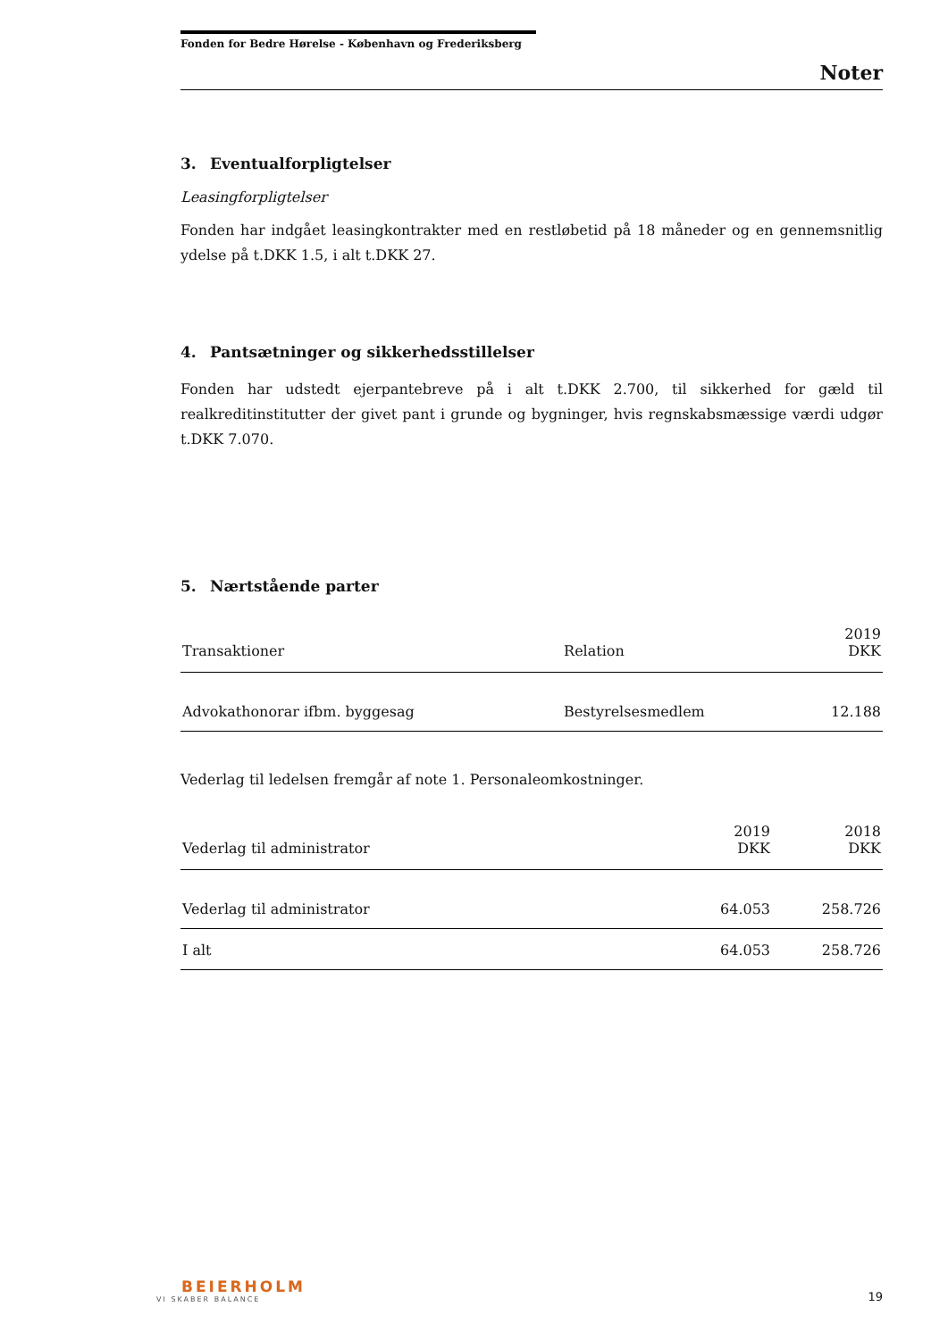Fonden for Bedre Hørelse - København og Frederiksberg
Noter
3. Eventualforpligtelser
Leasingforpligtelser
Fonden har indgået leasingkontrakter med en restløbetid på 18 måneder og en gennemsnitlig ydelse på t.DKK 1.5, i alt t.DKK 27.
4. Pantsætninger og sikkerhedsstillelser
Fonden har udstedt ejerpantebreve på i alt t.DKK 2.700, til sikkerhed for gæld til realkreditinstitutter der givet pant i grunde og bygninger, hvis regnskabsmæssige værdi udgør t.DKK 7.070.
5. Nærtstående parter
| Transaktioner | Relation | 2019 DKK |
| --- | --- | --- |
| Advokathonorar ifbm. byggesag | Bestyrelsesmedlem | 12.188 |
Vederlag til ledelsen fremgår af note 1. Personaleomkostninger.
| Vederlag til administrator | 2019 DKK | 2018 DKK |
| --- | --- | --- |
| Vederlag til administrator | 64.053 | 258.726 |
| I alt | 64.053 | 258.726 |
BEIERHOLM
VI SKABER BALANCE
19